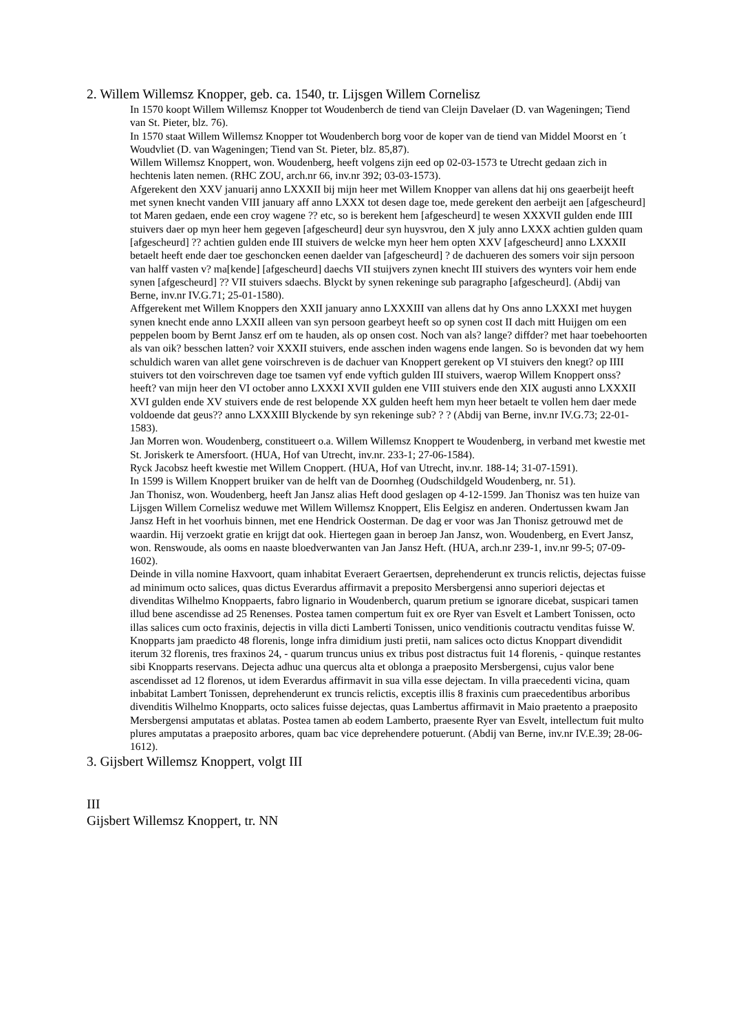2. Willem Willemsz Knopper, geb. ca. 1540, tr. Lijsgen Willem Cornelisz
In 1570 koopt Willem Willemsz Knopper tot Woudenberch de tiend van Cleijn Davelaer (D. van Wageningen; Tiend van St. Pieter, blz. 76).
In 1570 staat Willem Willemsz Knopper tot Woudenberch borg voor de koper van de tiend van Middel Moorst en ´t Woudvliet (D. van Wageningen; Tiend van St. Pieter, blz. 85,87).
Willem Willemsz Knoppert, won. Woudenberg, heeft volgens zijn eed op 02-03-1573 te Utrecht gedaan zich in hechtenis laten nemen. (RHC ZOU, arch.nr 66, inv.nr 392; 03-03-1573).
Afgerekent den XXV januarij anno LXXXII bij mijn heer met Willem Knopper van allens dat hij ons geaerbeijt heeft met synen knecht vanden VIII january aff anno LXXX tot desen dage toe, mede gerekent den aerbeijt aen [afgescheurd] tot Maren gedaen, ende een croy wagene ?? etc, so is berekent hem [afgescheurd] te wesen XXXVII gulden ende IIII stuivers daer op myn heer hem gegeven [afgescheurd] deur syn huysvrou, den X july anno LXXX achtien gulden quam [afgescheurd] ?? achtien gulden ende III stuivers de welcke myn heer hem opten XXV [afgescheurd] anno LXXXII betaelt heeft ende daer toe geschoncken eenen daelder van [afgescheurd] ? de dachueren des somers voir sijn persoon van halff vasten v? ma[kende] [afgescheurd] daechs VII stuijvers zynen knecht III stuivers des wynters voir hem ende synen [afgescheurd] ?? VII stuivers sdaechs. Blyckt by synen rekeninge sub paragrapho [afgescheurd]. (Abdij van Berne, inv.nr IV.G.71; 25-01-1580).
Affgerekent met Willem Knoppers den XXII january anno LXXXIII van allens dat hy Ons anno LXXXI met huygen synen knecht ende anno LXXII alleen van syn persoon gearbeyt heeft so op synen cost II dach mitt Huijgen om een peppelen boom by Bernt Jansz erf om te hauden, als op onsen cost. Noch van als? lange? diffder? met haar toebehoorten als van oik? besschen latten? voir XXXII stuivers, ende asschen inden wagens ende langen. So is bevonden dat wy hem schuldich waren van allet gene voirschreven is de dachuer van Knoppert gerekent op VI stuivers den knegt? op IIII stuivers tot den voirschreven dage toe tsamen vyf ende vyftich gulden III stuivers, waerop Willem Knoppert onss? heeft? van mijn heer den VI october anno LXXXI XVII gulden ene VIII stuivers ende den XIX augusti anno LXXXII XVI gulden ende XV stuivers ende de rest belopende XX gulden heeft hem myn heer betaelt te vollen hem daer mede voldoende dat geus?? anno LXXXIII Blyckende by syn rekeninge sub? ? ? (Abdij van Berne, inv.nr IV.G.73; 22-01-1583).
Jan Morren won. Woudenberg, constitueert o.a. Willem Willemsz Knoppert te Woudenberg, in verband met kwestie met St. Joriskerk te Amersfoort. (HUA, Hof van Utrecht, inv.nr. 233-1; 27-06-1584).
Ryck Jacobsz heeft kwestie met Willem Cnoppert. (HUA, Hof van Utrecht, inv.nr. 188-14; 31-07-1591).
In 1599 is Willem Knoppert bruiker van de helft van de Doornheg (Oudschildgeld Woudenberg, nr. 51).
Jan Thonisz, won. Woudenberg, heeft Jan Jansz alias Heft dood geslagen op 4-12-1599. Jan Thonisz was ten huize van Lijsgen Willem Cornelisz weduwe met Willem Willemsz Knoppert, Elis Eelgisz en anderen. Ondertussen kwam Jan Jansz Heft in het voorhuis binnen, met ene Hendrick Oosterman. De dag er voor was Jan Thonisz getrouwd met de waardin. Hij verzoekt gratie en krijgt dat ook. Hiertegen gaan in beroep Jan Jansz, won. Woudenberg, en Evert Jansz, won. Renswoude, als ooms en naaste bloedverwanten van Jan Jansz Heft. (HUA, arch.nr 239-1, inv.nr 99-5; 07-09-1602).
Deinde in villa nomine Haxvoort, quam inhabitat Everaert Geraertsen, deprehenderunt ex truncis relictis, dejectas fuisse ad minimum octo salices, quas dictus Everardus affirmavit a preposito Mersbergensi anno superiori dejectas et divenditas Wilhelmo Knoppaerts, fabro lignario in Woudenberch, quarum pretium se ignorare dicebat, suspicari tamen illud bene ascendisse ad 25 Renenses. Postea tamen compertum fuit ex ore Ryer van Esvelt et Lambert Tonissen, octo illas salices cum octo fraxinis, dejectis in villa dicti Lamberti Tonissen, unico venditionis coutractu venditas fuisse W. Knopparts jam praedicto 48 florenis, longe infra dimidium justi pretii, nam salices octo dictus Knoppart divendidit iterum 32 florenis, tres fraxinos 24, - quarum truncus unius ex tribus post distractus fuit 14 florenis, - quinque restantes sibi Knopparts reservans. Dejecta adhuc una quercus alta et oblonga a praeposito Mersbergensi, cujus valor bene ascendisset ad 12 florenos, ut idem Everardus affirmavit in sua villa esse dejectam. In villa praecedenti vicina, quam inbabitat Lambert Tonissen, deprehenderunt ex truncis relictis, exceptis illis 8 fraxinis cum praecedentibus arboribus divenditis Wilhelmo Knopparts, octo salices fuisse dejectas, quas Lambertus affirmavit in Maio praetento a praeposito Mersbergensi amputatas et ablatas. Postea tamen ab eodem Lamberto, praesente Ryer van Esvelt, intellectum fuit multo plures amputatas a praeposito arbores, quam bac vice deprehendere potuerunt. (Abdij van Berne, inv.nr IV.E.39; 28-06-1612).
3. Gijsbert Willemsz Knoppert, volgt III
III
Gijsbert Willemsz Knoppert, tr. NN